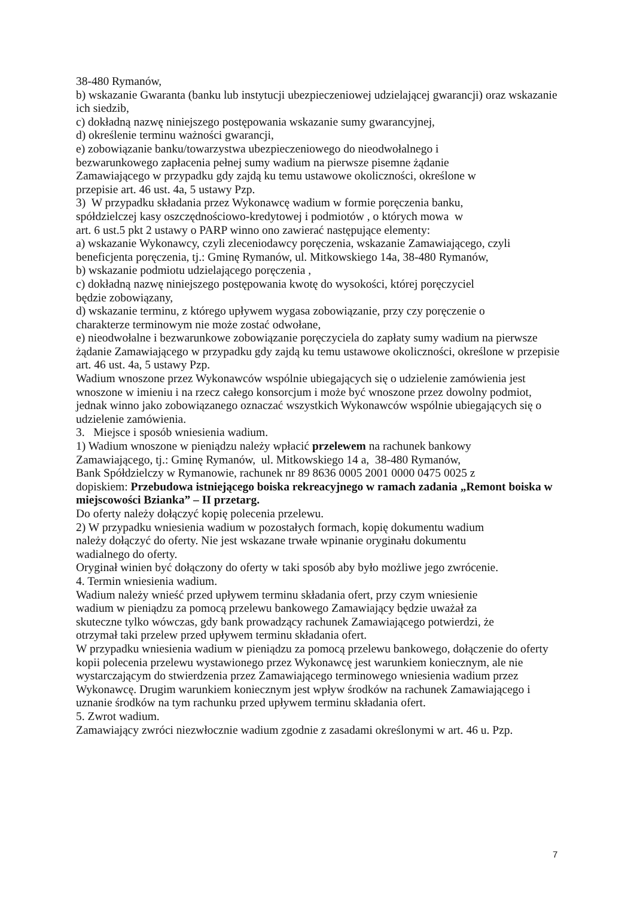38-480 Rymanów,
b) wskazanie Gwaranta (banku lub instytucji ubezpieczeniowej udzielającej gwarancji) oraz wskazanie ich siedzib,
c) dokładną nazwę niniejszego postępowania wskazanie sumy gwarancyjnej,
d) określenie terminu ważności gwarancji,
e) zobowiązanie banku/towarzystwa ubezpieczeniowego do nieodwołalnego i
bezwarunkowego zapłacenia pełnej sumy wadium na pierwsze pisemne żądanie
Zamawiającego w przypadku gdy zajdą ku temu ustawowe okoliczności, określone w
przepisie art. 46 ust. 4a, 5 ustawy Pzp.
3) W przypadku składania przez Wykonawcę wadium w formie poręczenia banku,
spółdzielczej kasy oszczędnościowo-kredytowej i podmiotów , o których mowa w
art. 6 ust.5 pkt 2 ustawy o PARP winno ono zawierać następujące elementy:
a) wskazanie Wykonawcy, czyli zleceniodawcy poręczenia, wskazanie Zamawiającego, czyli beneficjenta poręczenia, tj.: Gminę Rymanów, ul. Mitkowskiego 14a, 38-480 Rymanów,
b) wskazanie podmiotu udzielającego poręczenia ,
c) dokładną nazwę niniejszego postępowania kwotę do wysokości, której poręczyciel
będzie zobowiązany,
d) wskazanie terminu, z którego upływem wygasa zobowiązanie, przy czy poręczenie o
charakterze terminowym nie może zostać odwołane,
e) nieodwołalne i bezwarunkowe zobowiązanie poręczyciela do zapłaty sumy wadium na pierwsze żądanie Zamawiającego w przypadku gdy zajdą ku temu ustawowe okoliczności, określone w przepisie art. 46 ust. 4a, 5 ustawy Pzp.
Wadium wnoszone przez Wykonawców wspólnie ubiegających się o udzielenie zamówienia jest wnoszone w imieniu i na rzecz całego konsorcjum i może być wnoszone przez dowolny podmiot, jednak winno jako zobowiązanego oznaczać wszystkich Wykonawców wspólnie ubiegających się o udzielenie zamówienia.
3. Miejsce i sposób wniesienia wadium.
1) Wadium wnoszone w pieniądzu należy wpłacić przelewem na rachunek bankowy
Zamawiającego, tj.: Gminę Rymanów, ul. Mitkowskiego 14 a, 38-480 Rymanów,
Bank Spółdzielczy w Rymanowie, rachunek nr 89 8636 0005 2001 0000 0475 0025 z
dopiskiem: Przebudowa istniejącego boiska rekreacyjnego w ramach zadania „Remont boiska w miejscowości Bzianka” – II przetarg.
Do oferty należy dołączyć kopię polecenia przelewu.
2) W przypadku wniesienia wadium w pozostałych formach, kopię dokumentu wadium
należy dołączyć do oferty. Nie jest wskazane trwałe wpinanie oryginału dokumentu
wadialnego do oferty.
Oryginał winien być dołączony do oferty w taki sposób aby było możliwe jego zwrócenie.
4. Termin wniesienia wadium.
Wadium należy wnieść przed upływem terminu składania ofert, przy czym wniesienie
wadium w pieniądzu za pomocą przelewu bankowego Zamawiający będzie uważał za
skuteczne tylko wówczas, gdy bank prowadzący rachunek Zamawiającego potwierdzi, że
otrzymał taki przelew przed upływem terminu składania ofert.
W przypadku wniesienia wadium w pieniądzu za pomocą przelewu bankowego, dołączenie do oferty kopii polecenia przelewu wystawionego przez Wykonawcę jest warunkiem koniecznym, ale nie wystarczającym do stwierdzenia przez Zamawiającego terminowego wniesienia wadium przez Wykonawcę. Drugim warunkiem koniecznym jest wpływ środków na rachunek Zamawiającego i uznanie środków na tym rachunku przed upływem terminu składania ofert.
5. Zwrot wadium.
Zamawiający zwróci niezwłocznie wadium zgodnie z zasadami określonymi w art. 46 u. Pzp.
7